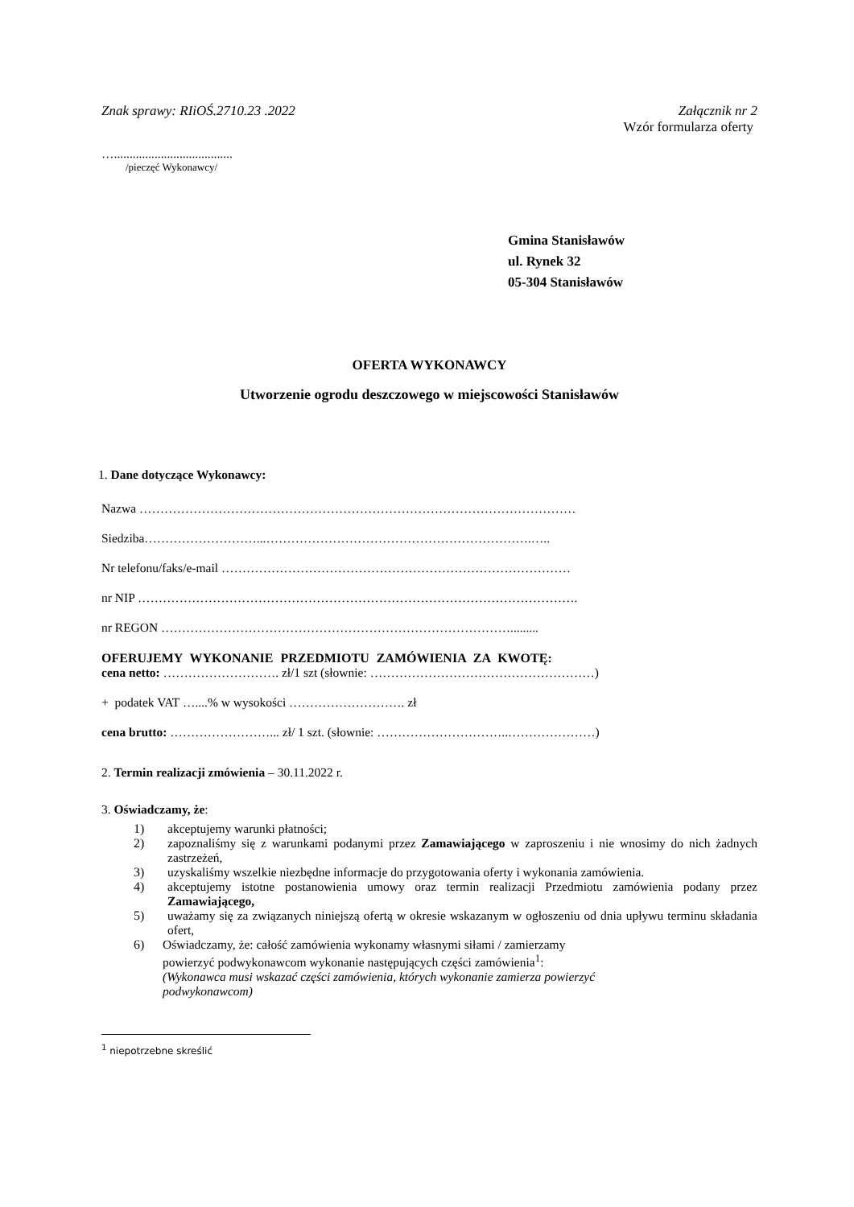Znak sprawy: RIiOŚ.2710.23 .2022 Załącznik nr 2
Wzór formularza oferty
…......................................
/pieczęć Wykonawcy/
Gmina Stanisławów
ul. Rynek 32
05-304 Stanisławów
OFERTA WYKONAWCY
Utworzenie ogrodu deszczowego w miejscowości Stanisławów
1. Dane dotyczące Wykonawcy:
Nazwa ……………………………………………………………………………………………
Siedziba………………………...……………………………………………………….…..
Nr telefonu/faks/e-mail …………………………………………………………………………
nr NIP …………………………………………………………………………………………….
nr REGON ………………………………………………………………………….........
OFERUJEMY WYKONANIE PRZEDMIOTU ZAMÓWIENIA ZA KWOTĘ:
cena netto: ………………………. zł/1 szt (słownie: ………………………………………………)
+ podatek VAT …....% w wysokości ………………………. zł
cena brutto: ……………………... zł/ 1 szt. (słownie: …………………………..…………………)
2. Termin realizacji zmówienia – 30.11.2022 r.
3. Oświadczamy, że:
1) akceptujemy warunki płatności;
2) zapoznaliśmy się z warunkami podanymi przez Zamawiającego w zaproszeniu i nie wnosimy do nich żadnych zastrzeżeń,
3) uzyskaliśmy wszelkie niezbędne informacje do przygotowania oferty i wykonania zamówienia.
4) akceptujemy istotne postanowienia umowy oraz termin realizacji Przedmiotu zamówienia podany przez Zamawiającego,
5) uważamy się za związanych niniejszą ofertą w okresie wskazanym w ogłoszeniu od dnia upływu terminu składania ofert,
6) Oświadczamy, że: całość zamówienia wykonamy własnymi siłami / zamierzamy
powierzyć podwykonawcom wykonanie następujących części zamówienia<sup>1</sup>:
(Wykonawca musi wskazać części zamówienia, których wykonanie zamierza powierzyć
podwykonawcom)
<sup>1</sup> niepotrzebne skreślić